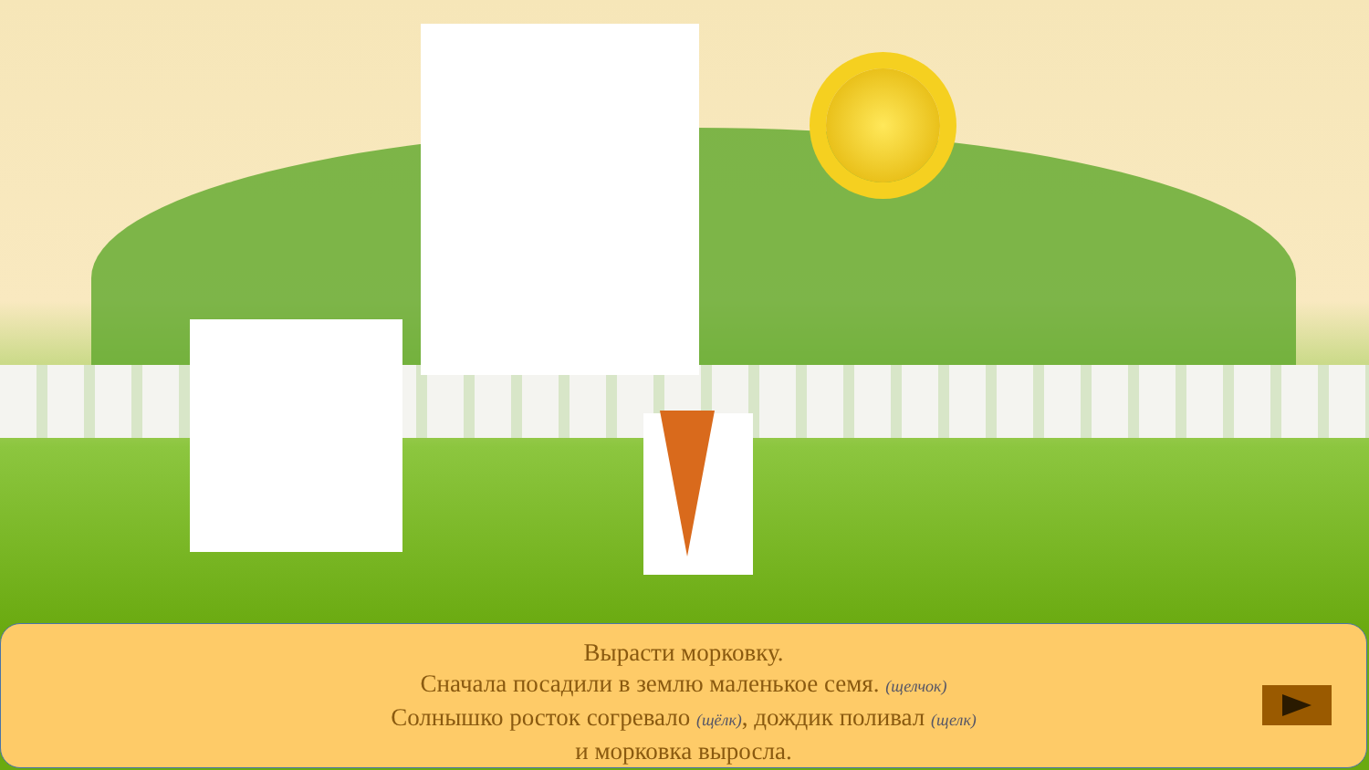Вырасти морковку.
Сначала посадили в землю маленькое семя. (щелчок)
Солнышко росток согревало (щёлк), дождик поливал (щелк)
и морковка выросла.